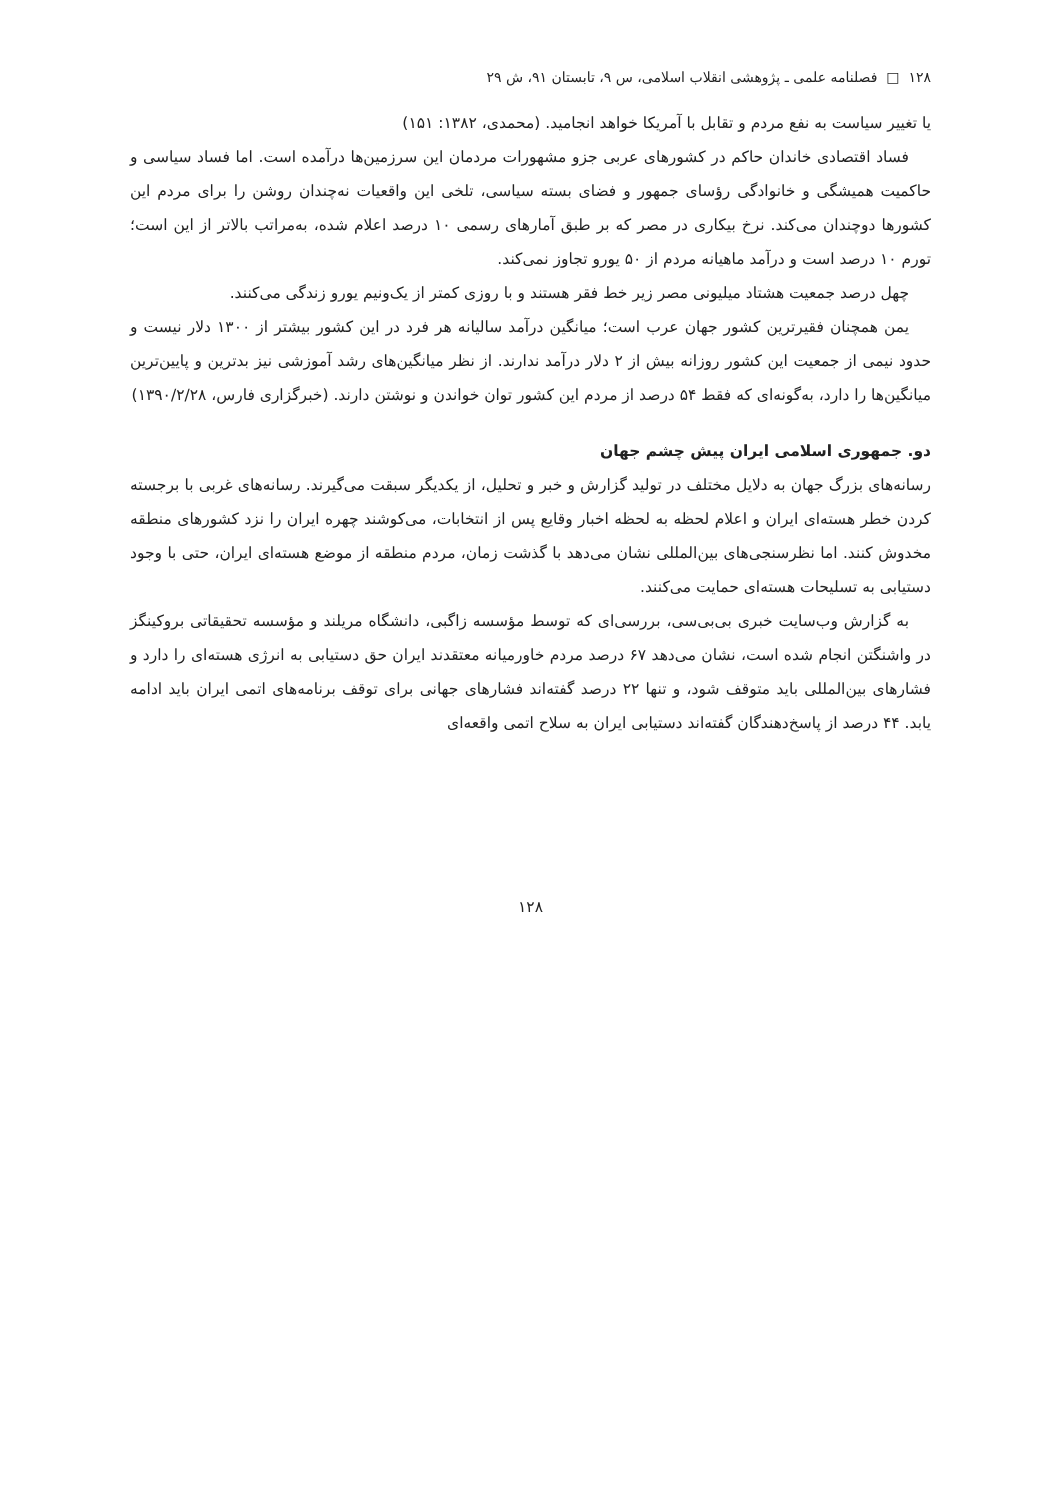۱۲۸ □ فصلنامه علمی ـ پژوهشی انقلاب اسلامی، س ۹، تابستان ۹۱، ش ۲۹
یا تغییر سیاست به نفع مردم و تقابل با آمریکا خواهد انجامید. (محمدی، ۱۳۸۲: ۱۵۱)
فساد اقتصادی خاندان حاکم در کشورهای عربی جزو مشهورات مردمان این سرزمین‌ها درآمده است. اما فساد سیاسی و حاکمیت همیشگی و خانوادگی رؤسای جمهور و فضای بسته سیاسی، تلخی این واقعیات نه‌چندان روشن را برای مردم این کشورها دوچندان می‌کند. نرخ بیکاری در مصر که بر طبق آمارهای رسمی ۱۰ درصد اعلام شده، به‌مراتب بالاتر از این است؛ تورم ۱۰ درصد است و درآمد ماهیانه مردم از ۵۰ یورو تجاوز نمی‌کند.
چهل درصد جمعیت هشتاد میلیونی مصر زیر خط فقر هستند و با روزی کمتر از یک‌ونیم یورو زندگی می‌کنند.
یمن همچنان فقیرترین کشور جهان عرب است؛ میانگین درآمد سالیانه هر فرد در این کشور بیشتر از ۱۳۰۰ دلار نیست و حدود نیمی از جمعیت این کشور روزانه بیش از ۲ دلار درآمد ندارند. از نظر میانگین‌های رشد آموزشی نیز بدترین و پایین‌ترین میانگین‌ها را دارد، به‌گونه‌ای که فقط ۵۴ درصد از مردم این کشور توان خواندن و نوشتن دارند. (خبرگزاری فارس، ۱۳۹۰/۲/۲۸)
دو. جمهوری اسلامی ایران پیش چشم جهان
رسانه‌های بزرگ جهان به دلایل مختلف در تولید گزارش و خبر و تحلیل، از یکدیگر سبقت می‌گیرند. رسانه‌های غربی با برجسته کردن خطر هسته‌ای ایران و اعلام لحظه به لحظه اخبار وقایع پس از انتخابات، می‌کوشند چهره ایران را نزد کشورهای منطقه مخدوش کنند. اما نظرسنجی‌های بین‌المللی نشان می‌دهد با گذشت زمان، مردم منطقه از موضع هسته‌ای ایران، حتی با وجود دستیابی به تسلیحات هسته‌ای حمایت می‌کنند.
به گزارش وب‌سایت خبری بی‌بی‌سی، بررسی‌ای که توسط مؤسسه زاگبی، دانشگاه مریلند و مؤسسه تحقیقاتی بروکینگز در واشنگتن انجام شده است، نشان می‌دهد ۶۷ درصد مردم خاورمیانه معتقدند ایران حق دستیابی به انرژی هسته‌ای را دارد و فشارهای بین‌المللی باید متوقف شود، و تنها ۲۲ درصد گفته‌اند فشارهای جهانی برای توقف برنامه‌های اتمی ایران باید ادامه یابد. ۴۴ درصد از پاسخ‌دهندگان گفته‌اند دستیابی ایران به سلاح اتمی واقعه‌ای
۱۲۸